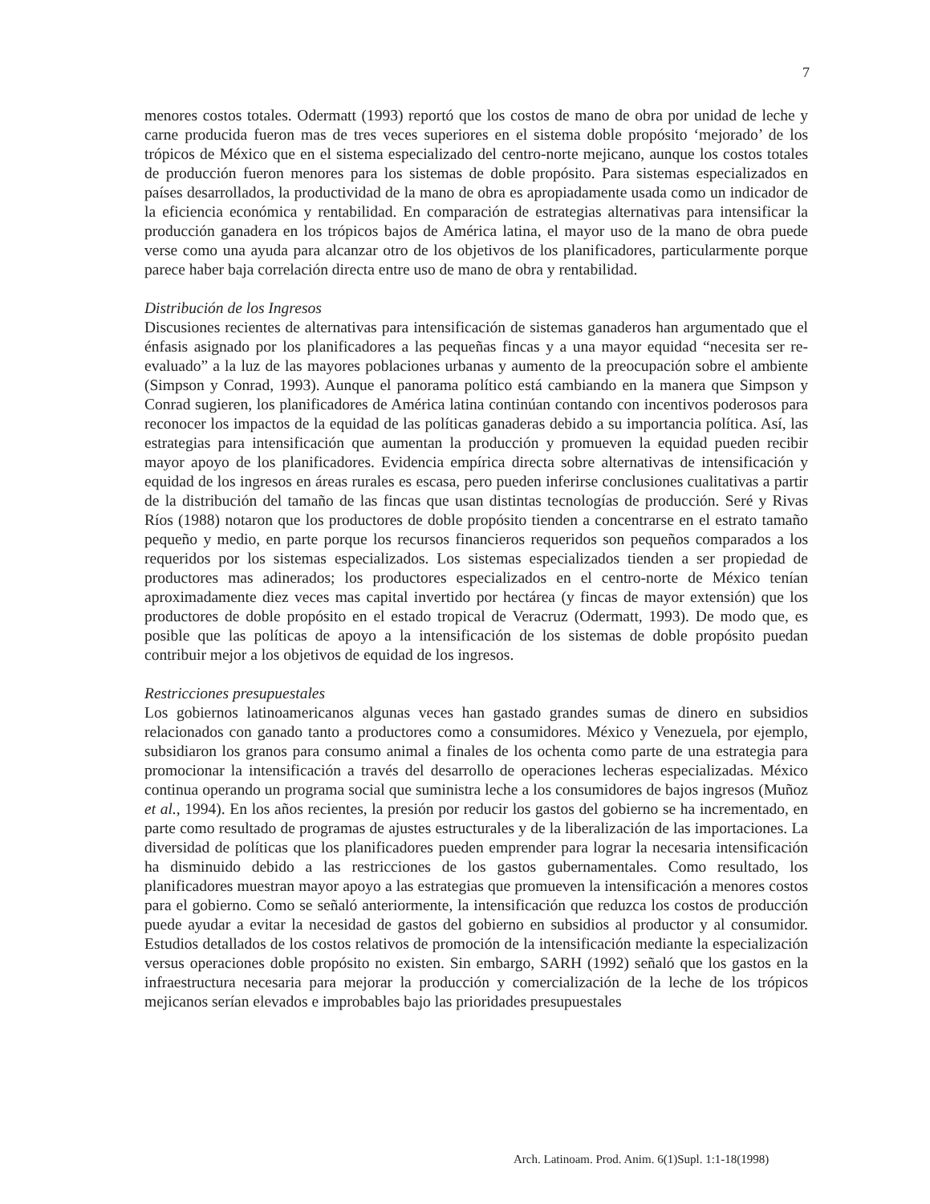7
menores costos totales. Odermatt (1993) reportó que los costos de mano de obra por unidad de leche y carne producida fueron mas de tres veces superiores en el sistema doble propósito ‘mejorado’ de los trópicos de México que en el sistema especializado del centro-norte mejicano, aunque los costos totales de producción fueron menores para los sistemas de doble propósito. Para sistemas especializados en países desarrollados, la productividad de la mano de obra es apropiadamente usada como un indicador de la eficiencia económica y rentabilidad. En comparación de estrategias alternativas para intensificar la producción ganadera en los trópicos bajos de América latina, el mayor uso de la mano de obra puede verse como una ayuda para alcanzar otro de los objetivos de los planificadores, particularmente porque parece haber baja correlación directa entre uso de mano de obra y rentabilidad.
Distribución de los Ingresos
Discusiones recientes de alternativas para intensificación de sistemas ganaderos han argumentado que el énfasis asignado por los planificadores a las pequeñas fincas y a una mayor equidad “necesita ser re-evaluado” a la luz de las mayores poblaciones urbanas y aumento de la preocupación sobre el ambiente (Simpson y Conrad, 1993). Aunque el panorama político está cambiando en la manera que Simpson y Conrad sugieren, los planificadores de América latina continúan contando con incentivos poderosos para reconocer los impactos de la equidad de las políticas ganaderas debido a su importancia política. Así, las estrategias para intensificación que aumentan la producción y promueven la equidad pueden recibir mayor apoyo de los planificadores. Evidencia empírica directa sobre alternativas de intensificación y equidad de los ingresos en áreas rurales es escasa, pero pueden inferirse conclusiones cualitativas a partir de la distribución del tamaño de las fincas que usan distintas tecnologías de producción. Seré y Rivas Ríos (1988) notaron que los productores de doble propósito tienden a concentrarse en el estrato tamaño pequeño y medio, en parte porque los recursos financieros requeridos son pequeños comparados a los requeridos por los sistemas especializados. Los sistemas especializados tienden a ser propiedad de productores mas adinerados; los productores especializados en el centro-norte de México tenían aproximadamente diez veces mas capital invertido por hectárea (y fincas de mayor extensión) que los productores de doble propósito en el estado tropical de Veracruz (Odermatt, 1993). De modo que, es posible que las políticas de apoyo a la intensificación de los sistemas de doble propósito puedan contribuir mejor a los objetivos de equidad de los ingresos.
Restricciones presupuestales
Los gobiernos latinoamericanos algunas veces han gastado grandes sumas de dinero en subsidios relacionados con ganado tanto a productores como a consumidores. México y Venezuela, por ejemplo, subsidiaron los granos para consumo animal a finales de los ochenta como parte de una estrategia para promocionar la intensificación a través del desarrollo de operaciones lecheras especializadas. México continua operando un programa social que suministra leche a los consumidores de bajos ingresos (Muñoz et al., 1994). En los años recientes, la presión por reducir los gastos del gobierno se ha incrementado, en parte como resultado de programas de ajustes estructurales y de la liberalización de las importaciones. La diversidad de políticas que los planificadores pueden emprender para lograr la necesaria intensificación ha disminuido debido a las restricciones de los gastos gubernamentales. Como resultado, los planificadores muestran mayor apoyo a las estrategias que promueven la intensificación a menores costos para el gobierno. Como se señaló anteriormente, la intensificación que reduzca los costos de producción puede ayudar a evitar la necesidad de gastos del gobierno en subsidios al productor y al consumidor. Estudios detallados de los costos relativos de promoción de la intensificación mediante la especialización versus operaciones doble propósito no existen. Sin embargo, SARH (1992) señaló que los gastos en la infraestructura necesaria para mejorar la producción y comercialización de la leche de los trópicos mejicanos serían elevados e improbables bajo las prioridades presupuestales
Arch. Latinoam. Prod. Anim. 6(1)Supl. 1:1-18(1998)